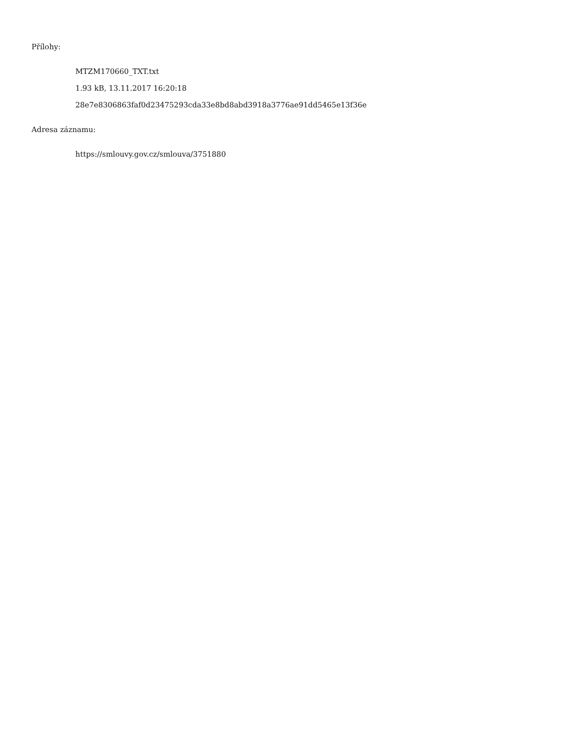Přílohy:
MTZM170660_TXT.txt
1.93 kB, 13.11.2017 16:20:18
28e7e8306863faf0d23475293cda33e8bd8abd3918a3776ae91dd5465e13f36e
Adresa záznamu:
https://smlouvy.gov.cz/smlouva/3751880